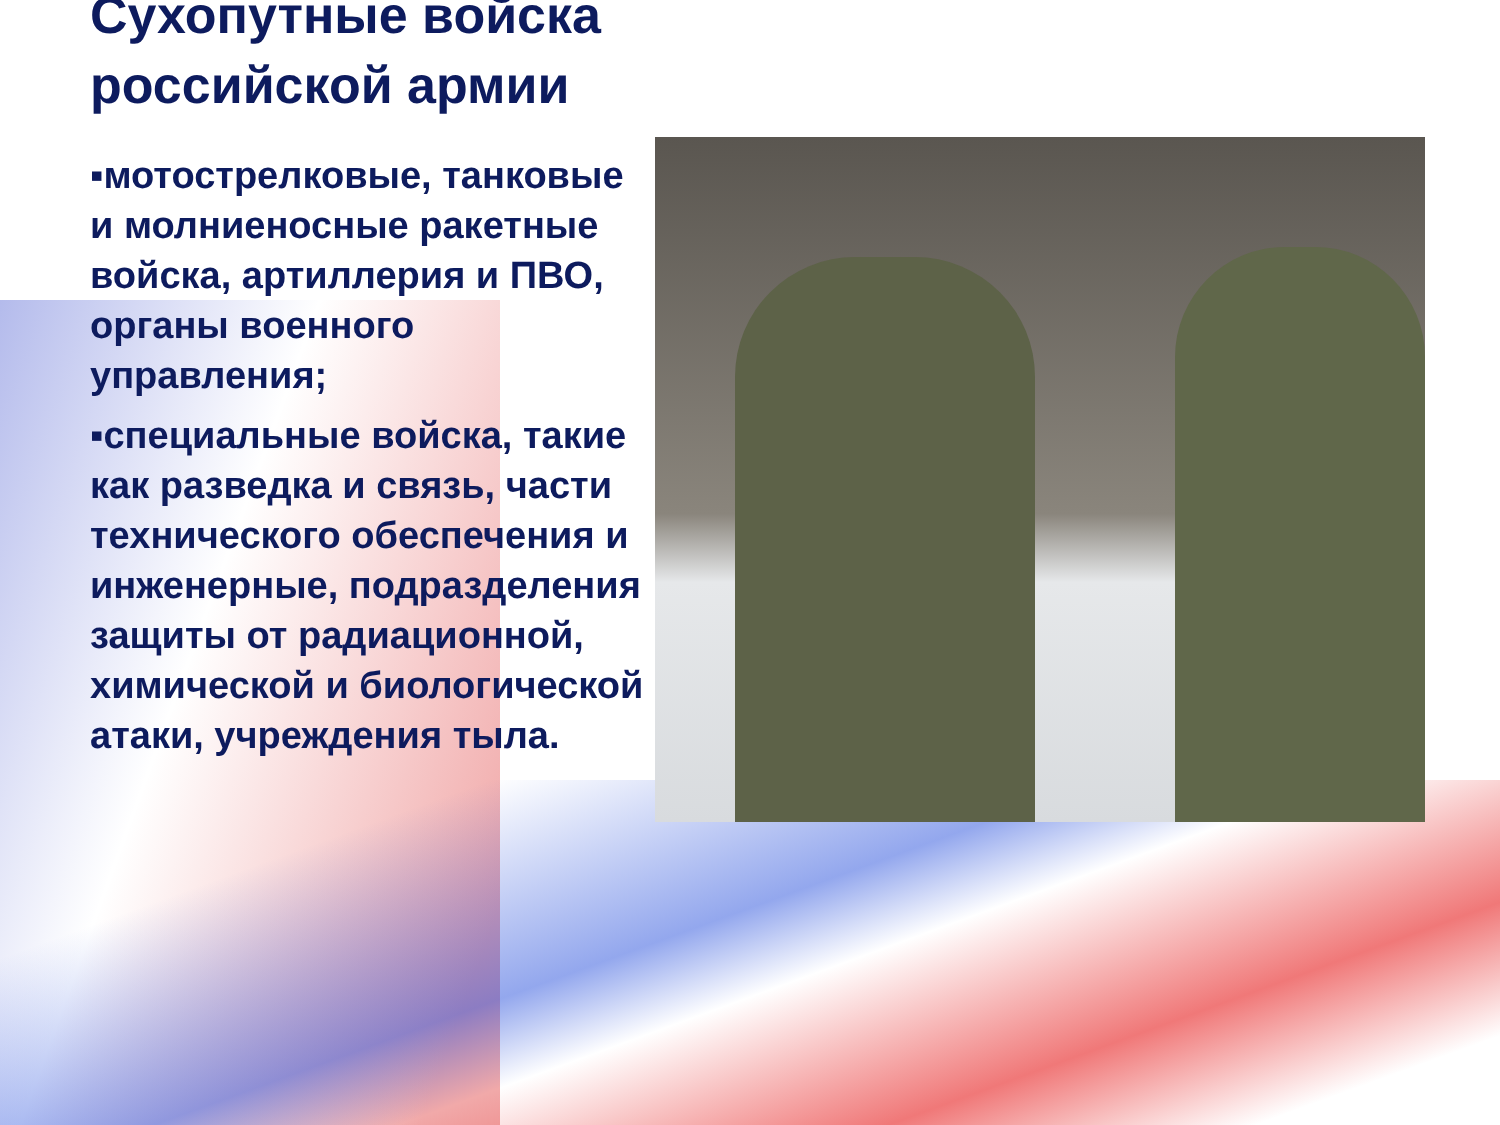Сухопутные войска российской армии
▪мотострелковые, танковые и молниеносные ракетные войска, артиллерия и ПВО, органы военного управления;
▪специальные войска, такие как разведка и связь, части технического обеспечения и инженерные, подразделения защиты от радиационной, химической и биологической атаки, учреждения тыла.